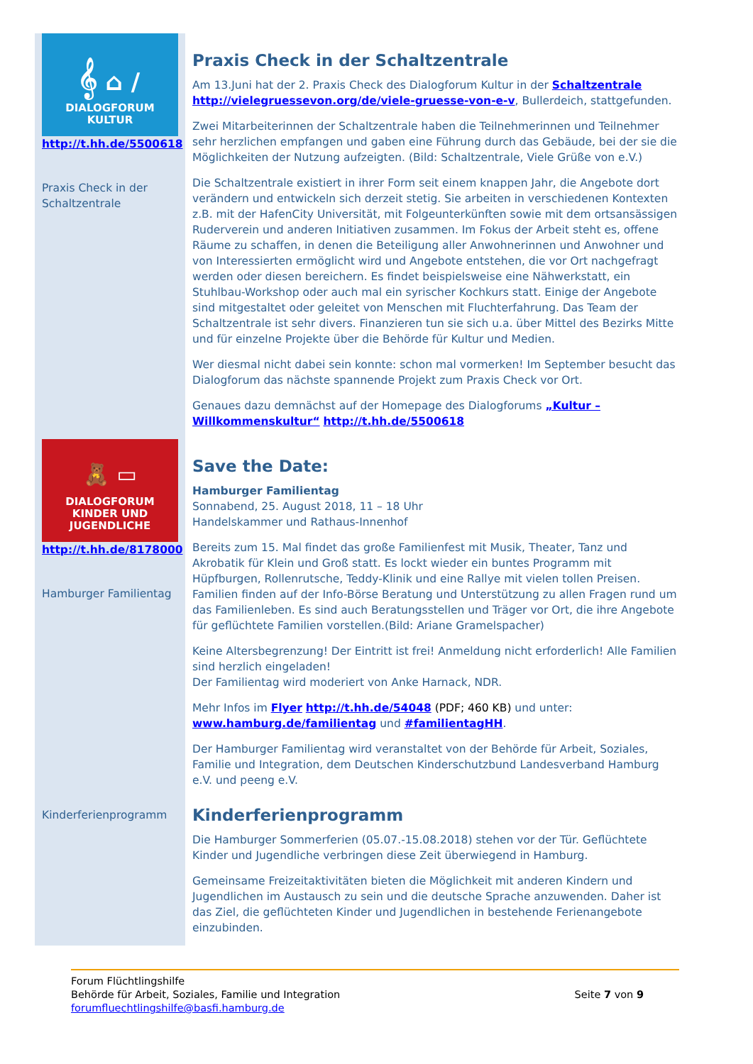𝄞 ⌂ /
DIALOGFORUM
KULTUR
http://t.hh.de/5500618
Praxis Check in der Schaltzentrale
Praxis Check in der Schaltzentrale
Am 13.Juni hat der 2. Praxis Check des Dialogforum Kultur in der Schaltzentrale http://vielegruessevon.org/de/viele-gruesse-von-e-v, Bullerdeich, stattgefunden.
Zwei Mitarbeiterinnen der Schaltzentrale haben die Teilnehmerinnen und Teilnehmer sehr herzlichen empfangen und gaben eine Führung durch das Gebäude, bei der sie die Möglichkeiten der Nutzung aufzeigten. (Bild: Schaltzentrale, Viele Grüße von e.V.)
Die Schaltzentrale existiert in ihrer Form seit einem knappen Jahr, die Angebote dort verändern und entwickeln sich derzeit stetig. Sie arbeiten in verschiedenen Kontexten z.B. mit der HafenCity Universität, mit Folgeunterkünften sowie mit dem ortsansässigen Ruderverein und anderen Initiativen zusammen. Im Fokus der Arbeit steht es, offene Räume zu schaffen, in denen die Beteiligung aller Anwohnerinnen und Anwohner und von Interessierten ermöglicht wird und Angebote entstehen, die vor Ort nachgefragt werden oder diesen bereichern. Es findet beispielsweise eine Nähwerkstatt, ein Stuhlbau-Workshop oder auch mal ein syrischer Kochkurs statt. Einige der Angebote sind mitgestaltet oder geleitet von Menschen mit Fluchterfahrung. Das Team der Schaltzentrale ist sehr divers. Finanzieren tun sie sich u.a. über Mittel des Bezirks Mitte und für einzelne Projekte über die Behörde für Kultur und Medien.
Wer diesmal nicht dabei sein konnte: schon mal vormerken! Im September besucht das Dialogforum das nächste spannende Projekt zum Praxis Check vor Ort.
Genaues dazu demnächst auf der Homepage des Dialogforums „Kultur – Willkommenskultur“ http://t.hh.de/5500618
🧸 ▭
DIALOGFORUM
KINDER UND JUGENDLICHE
http://t.hh.de/8178000
Hamburger Familientag
Kinderferienprogramm
Save the Date:
Hamburger Familientag
Sonnabend, 25. August 2018, 11 – 18 Uhr
Handelskammer und Rathaus-Innenhof
Bereits zum 15. Mal findet das große Familienfest mit Musik, Theater, Tanz und Akrobatik für Klein und Groß statt. Es lockt wieder ein buntes Programm mit Hüpfburgen, Rollenrutsche, Teddy-Klinik und eine Rallye mit vielen tollen Preisen. Familien finden auf der Info-Börse Beratung und Unterstützung zu allen Fragen rund um das Familienleben. Es sind auch Beratungsstellen und Träger vor Ort, die ihre Angebote für geflüchtete Familien vorstellen.(Bild: Ariane Gramelspacher)
Keine Altersbegrenzung! Der Eintritt ist frei! Anmeldung nicht erforderlich! Alle Familien sind herzlich eingeladen!
Der Familientag wird moderiert von Anke Harnack, NDR.
Mehr Infos im Flyer http://t.hh.de/54048 (PDF; 460 KB) und unter: www.hamburg.de/familientag und #familientagHH.
Der Hamburger Familientag wird veranstaltet von der Behörde für Arbeit, Soziales, Familie und Integration, dem Deutschen Kinderschutzbund Landesverband Hamburg e.V. und peeng e.V.
Kinderferienprogramm
Die Hamburger Sommerferien (05.07.-15.08.2018) stehen vor der Tür. Geflüchtete Kinder und Jugendliche verbringen diese Zeit überwiegend in Hamburg.
Gemeinsame Freizeitaktivitäten bieten die Möglichkeit mit anderen Kindern und Jugendlichen im Austausch zu sein und die deutsche Sprache anzuwenden. Daher ist das Ziel, die geflüchteten Kinder und Jugendlichen in bestehende Ferienangebote einzubinden.
Forum Flüchtlingshilfe
Behörde für Arbeit, Soziales, Familie und Integration
forumfluechtlingshilfe@basfi.hamburg.de
Seite 7 von 9